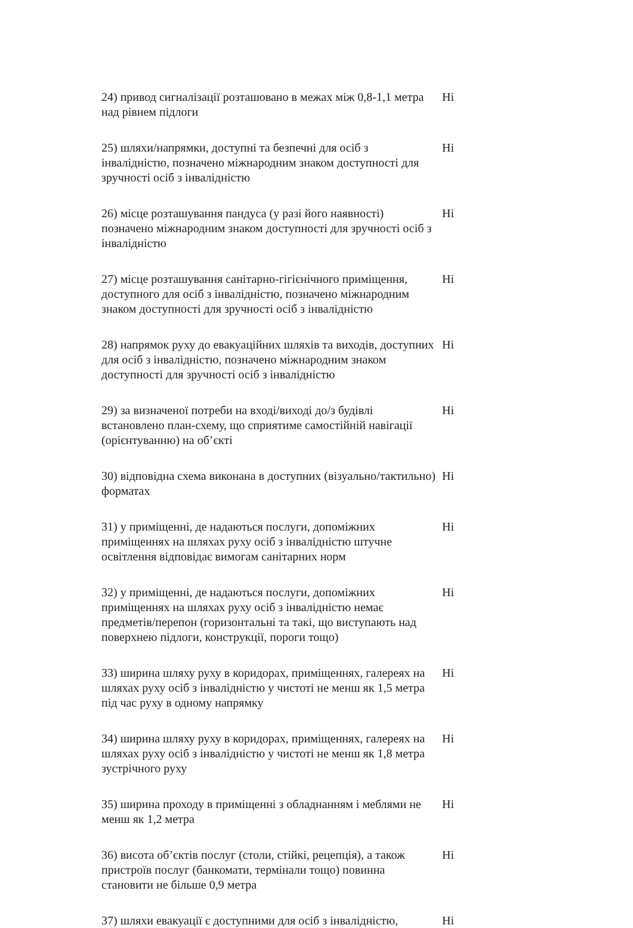24) привод сигналізації розташовано в межах між 0,8-1,1 метра над рівнем підлоги
Ні
25) шляхи/напрямки, доступні та безпечні для осіб з інвалідністю, позначено міжнародним знаком доступності для зручності осіб з інвалідністю
Ні
26) місце розташування пандуса (у разі його наявності) позначено міжнародним знаком доступності для зручності осіб з інвалідністю
Ні
27) місце розташування санітарно-гігієнічного приміщення, доступного для осіб з інвалідністю, позначено міжнародним знаком доступності для зручності осіб з інвалідністю
Ні
28) напрямок руху до евакуаційних шляхів та виходів, доступних для осіб з інвалідністю, позначено міжнародним знаком доступності для зручності осіб з інвалідністю
Ні
29) за визначеної потреби на вході/виході до/з будівлі встановлено план-схему, що сприятиме самостійній навігації (орієнтуванню) на об’єкті
Ні
30) відповідна схема виконана в доступних (візуально/тактильно) форматах
Ні
31) у приміщенні, де надаються послуги, допоміжних приміщеннях на шляхах руху осіб з інвалідністю штучне освітлення відповідає вимогам санітарних норм
Ні
32) у приміщенні, де надаються послуги, допоміжних приміщеннях на шляхах руху осіб з інвалідністю немає предметів/перепон (горизонтальні та такі, що виступають над поверхнею підлоги, конструкції, пороги тощо)
Ні
33) ширина шляху руху в коридорах, приміщеннях, галереях на шляхах руху осіб з інвалідністю у чистоті не менш як 1,5 метра під час руху в одному напрямку
Ні
34) ширина шляху руху в коридорах, приміщеннях, галереях на шляхах руху осіб з інвалідністю у чистоті не менш як 1,8 метра зустрічного руху
Ні
35) ширина проходу в приміщенні з обладнанням і меблями не менш як 1,2 метра
Ні
36) висота об’єктів послуг (столи, стійкі, рецепція), а також пристроїв послуг (банкомати, термінали тощо) повинна становити не більше 0,9 метра
Ні
37) шляхи евакуації є доступними для осіб з інвалідністю,
Ні